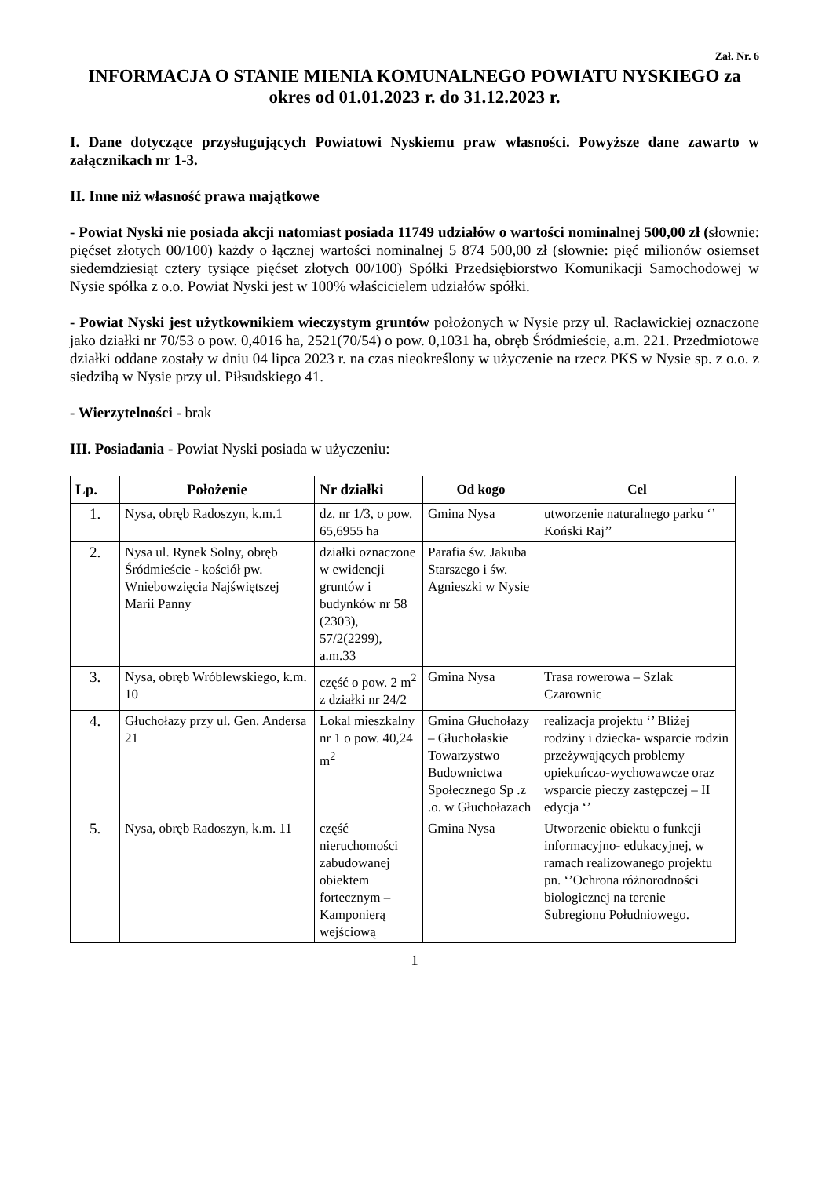Zał. Nr. 6
INFORMACJA O STANIE MIENIA KOMUNALNEGO POWIATU NYSKIEGO za okres od 01.01.2023 r. do 31.12.2023 r.
I. Dane dotyczące przysługujących Powiatowi Nyskiemu praw własności. Powyższe dane zawarto w załącznikach nr 1-3.
II. Inne niż własność prawa majątkowe
- Powiat Nyski nie posiada akcji natomiast posiada 11749 udziałów o wartości nominalnej 500,00 zł (słownie: pięćset złotych 00/100) każdy o łącznej wartości nominalnej 5 874 500,00 zł (słownie: pięć milionów osiemset siedemdziesiąt cztery tysiące pięćset złotych 00/100) Spółki Przedsiębiorstwo Komunikacji Samochodowej w Nysie spółka z o.o. Powiat Nyski jest w 100% właścicielem udziałów spółki.
- Powiat Nyski jest użytkownikiem wieczystym gruntów położonych w Nysie przy ul. Racławickiej oznaczone jako działki nr 70/53 o pow. 0,4016 ha, 2521(70/54) o pow. 0,1031 ha, obręb Śródmieście, a.m. 221. Przedmiotowe działki oddane zostały w dniu 04 lipca 2023 r. na czas nieokreślony w użyczenie na rzecz PKS w Nysie sp. z o.o. z siedzibą w Nysie przy ul. Piłsudskiego 41.
- Wierzytelności - brak
III. Posiadania - Powiat Nyski posiada w użyczeniu:
| Lp. | Położenie | Nr działki | Od kogo | Cel |
| --- | --- | --- | --- | --- |
| 1. | Nysa, obręb Radoszyn, k.m.1 | dz. nr 1/3, o pow. 65,6955 ha | Gmina Nysa | utworzenie naturalnego parku ‘’ Koński Raj’’ |
| 2. | Nysa ul. Rynek Solny, obręb Śródmieście - kościół pw. Wniebowzięcia Najświętszej Marii Panny | działki oznaczone w ewidencji gruntów i budynków nr 58 (2303), 57/2(2299), a.m.33 | Parafia św. Jakuba Starszego i św. Agnieszki w Nysie | |
| 3. | Nysa, obręb Wróblewskiego, k.m. 10 | część o pow. 2 m<sup>2</sup> z działki nr 24/2 | Gmina Nysa | Trasa rowerowa – Szlak Czarownic |
| 4. | Głuchołazy przy ul. Gen. Andersa 21 | Lokal mieszkalny nr 1 o pow. 40,24 m<sup>2</sup> | Gmina Głuchołazy – Głuchołaskie Towarzystwo Budownictwa Społecznego Sp .z .o. w Głuchołazach | realizacja projektu ‘’ Bliżej rodziny i dziecka- wsparcie rodzin przeżywających problemy opiekuńczo-wychowawcze oraz wsparcie pieczy zastępczej – II edycja ‘’ |
| 5. | Nysa, obręb Radoszyn, k.m. 11 | część nieruchomości zabudowanej obiektem fortecznym – Kamponierą wejściową | Gmina Nysa | Utworzenie obiektu o funkcji informacyjno- edukacyjnej, w ramach realizowanego projektu pn. ‘’Ochrona różnorodności biologicznej na terenie Subregionu Południowego. |
1